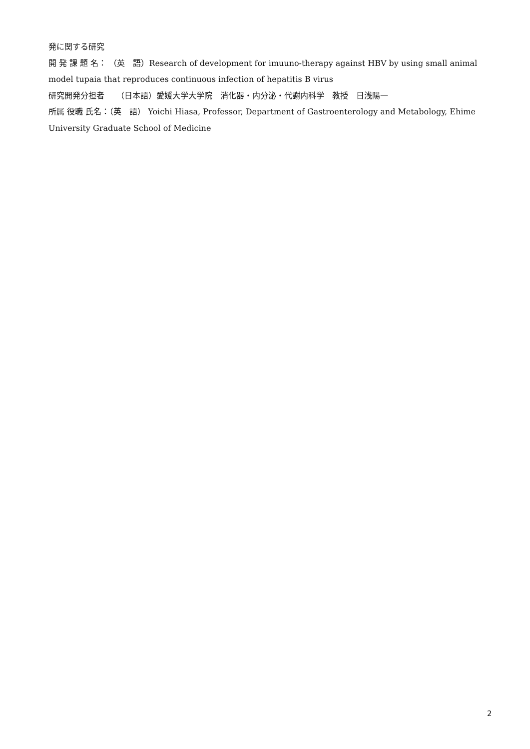発に関する研究
開 発 課 題 名： （英　語）Research of development for imuuno-therapy against HBV by using small animal model tupaia that reproduces continuous infection of hepatitis B virus
研究開発分担者　　（日本語）愛媛大学大学院　消化器・内分泌・代謝内科学　教授　日浅陽一
所属 役職 氏名：（英　語） Yoichi Hiasa, Professor, Department of Gastroenterology and Metabology, Ehime University Graduate School of Medicine
2